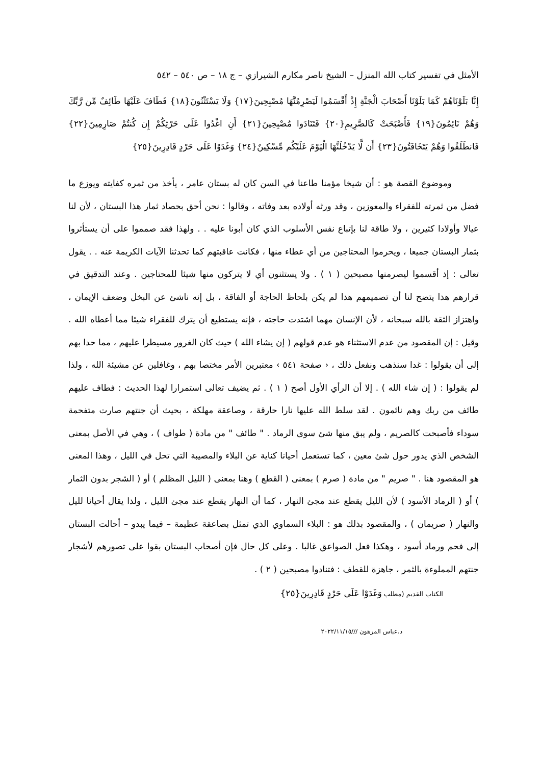الأمثل في تفسير كتاب الله المنزل – الشيخ ناصر مكارم الشيرازي – ج ١٨ – ص ٥٤٠ – ٥٤٢
إِنَّا بَلَوْنَاهُمْ كَمَا بَلَوْنَا أَصْحَابَ الْجَنَّةِ إِذْ أَقْسَمُوا لَيَصْرِمُنَّهَا مُصْبِحِينَ{١٧} وَلَا يَسْتَثْنُونَ{١٨} فَطَافَ عَلَيْهَا طَائِفٌ مِّن رَّبِّكَ وَهُمْ نَائِمُونَ{١٩} فَأَصْبَحَتْ كَالصَّرِيمِ{٢٠} فَتَنَادَوا مُصْبِحِينَ{٢١} أَنِ اغْدُوا عَلَى حَرْثِكُمْ إِن كُنتُمْ صَارِمِينَ{٢٢} فَانطَلَقُوا وَهُمْ يَتَخَافَتُونَ{٢٣} أَن لَّا يَدْخُلَنَّهَا الْيَوْمَ عَلَيْكُم مِّسْكِينٌ{٢٤} وَغَدَوْا عَلَى حَرْدٍ قَادِرِينَ{٢٥}
وموضوع القصة هو : أن شيخا مؤمنا طاعنا في السن كان له بستان عامر ، يأخذ من ثمره كفايته ويوزع ما فضل من ثمرته للفقراء والمعوزين ، وقد ورثه أولاده بعد وفاته ، وقالوا : نحن أحق بحصاد ثمار هذا البستان ، لأن لنا عيالا وأولادا كثيرين ، ولا طاقة لنا بإتباع نفس الأسلوب الذي كان أبونا عليه . . ولهذا فقد صمموا على أن يستأثروا بثمار البستان جميعا ، ويحرموا المحتاجين من أي عطاء منها ، فكانت عاقبتهم كما تحدثنا الآيات الكريمة عنه . . يقول تعالى : إذ أقسموا ليصرمنها مصبحين ( ١ ) . ولا يستثنون أي لا يتركون منها شيئا للمحتاجين . وعند التدقيق في قرارهم هذا يتضح لنا أن تصميمهم هذا لم يكن بلحاظ الحاجة أو الفاقة ، بل إنه ناشئ عن البخل وضعف الإيمان ، واهتزاز الثقة بالله سبحانه ، لأن الإنسان مهما اشتدت حاجته ، فإنه يستطيع أن يترك للفقراء شيئا مما أعطاه الله . وقيل : إن المقصود من عدم الاستثناء هو عدم قولهم ( إن يشاء الله ) حيث كان الغرور مسيطرا عليهم ، مما حدا بهم إلى أن يقولوا : غدا سنذهب ونفعل ذلك ، ‹ صفحة ٥٤١ › معتبرين الأمر مختصا بهم ، وغافلين عن مشيئة الله ، ولذا لم يقولوا : ( إن شاء الله ) . إلا أن الرأي الأول أصح ( ١ ) . ثم يضيف تعالى استمرارا لهذا الحديث : فطاف عليهم طائف من ربك وهم نائمون . لقد سلط الله عليها نارا حارقة ، وصاعقة مهلكة ، بحيث أن جنتهم صارت متفحمة سوداء فأصبحت كالصريم ، ولم يبق منها شئ سوى الرماد . " طائف " من مادة ( طواف ) ، وهي في الأصل بمعنى الشخص الذي يدور حول شئ معين ، كما تستعمل أحيانا كناية عن البلاء والمصيبة التي تحل في الليل ، وهذا المعنى هو المقصود هنا . " صريم " من مادة ( صرم ) بمعنى ( القطع ) وهنا بمعنى ( الليل المظلم ) أو ( الشجر بدون الثمار ) أو ( الرماد الأسود ) لأن الليل يقطع عند مجئ النهار ، كما أن النهار يقطع عند مجئ الليل ، ولذا يقال أحيانا لليل والنهار ( صريمان ) ، والمقصود بذلك هو : البلاء السماوي الذي تمثل بصاعقة عظيمة – فيما يبدو – أحالت البستان إلى فحم ورماد أسود ، وهكذا فعل الصواعق غالبا . وعلى كل حال فإن أصحاب البستان بقوا على تصورهم لأشجار جنتهم المملوءة بالثمر ، جاهزة للقطف : فتنادوا مصبحين ( ٢ ) .
الكتاب القديم (مطلب وَغَدَوْا عَلَى حَرْدٍ قَادِرِينَ{٢٥}
د.عباس المرهون ///٢٠٢٢/١١/١٥